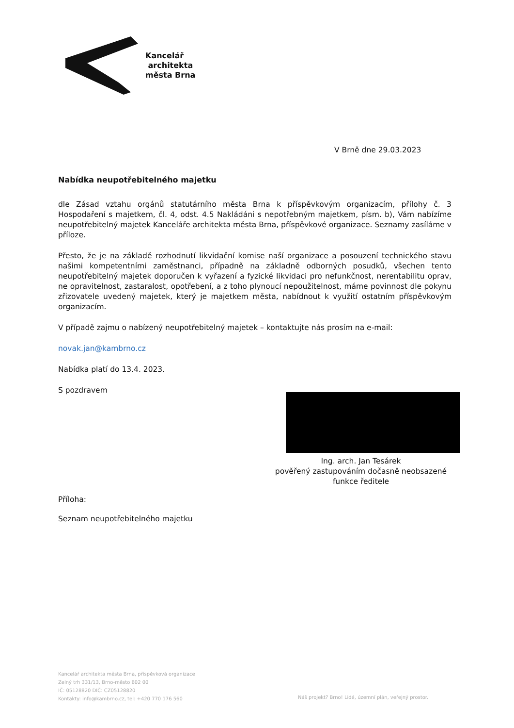Kancelář
architekta
města Brna
V Brně dne 29.03.2023
Nabídka neupotřebitelného majetku
dle Zásad vztahu orgánů statutárního města Brna k příspěvkovým organizacím, přílohy č. 3 Hospodaření s majetkem, čl. 4, odst. 4.5 Nakládáni s nepotřebným majetkem, písm. b), Vám nabízíme neupotřebitelný majetek Kanceláře architekta města Brna, příspěvkové organizace. Seznamy zasíláme v příloze.
Přesto, že je na základě rozhodnutí likvidační komise naší organizace a posouzení technického stavu našimi kompetentními zaměstnanci, případně na základně odborných posudků, všechen tento neupotřebitelný majetek doporučen k vyřazení a fyzické likvidaci pro nefunkčnost, nerentabilitu oprav, ne opravitelnost, zastaralost, opotřebení, a z toho plynoucí nepoužitelnost, máme povinnost dle pokynu zřizovatele uvedený majetek, který je majetkem města, nabídnout k využití ostatním příspěvkovým organizacím.
V případě zajmu o nabízený neupotřebitelný majetek – kontaktujte nás prosím na e-mail:
novak.jan@kambrno.cz
Nabídka platí do 13.4. 2023.
S pozdravem
Ing. arch. Jan Tesárek
pověřený zastupováním dočasně neobsazené
funkce ředitele
Příloha:
Seznam neupotřebitelného majetku
Kancelář architekta města Brna, příspěvková organizace
Zelný trh 331/13, Brno-město 602 00
IČ: 05128820 DIČ: CZ05128820
Kontakty: info@kambrno.cz, tel: +420 770 176 560
Náš projekt? Brno! Lidé, územní plán, veřejný prostor.